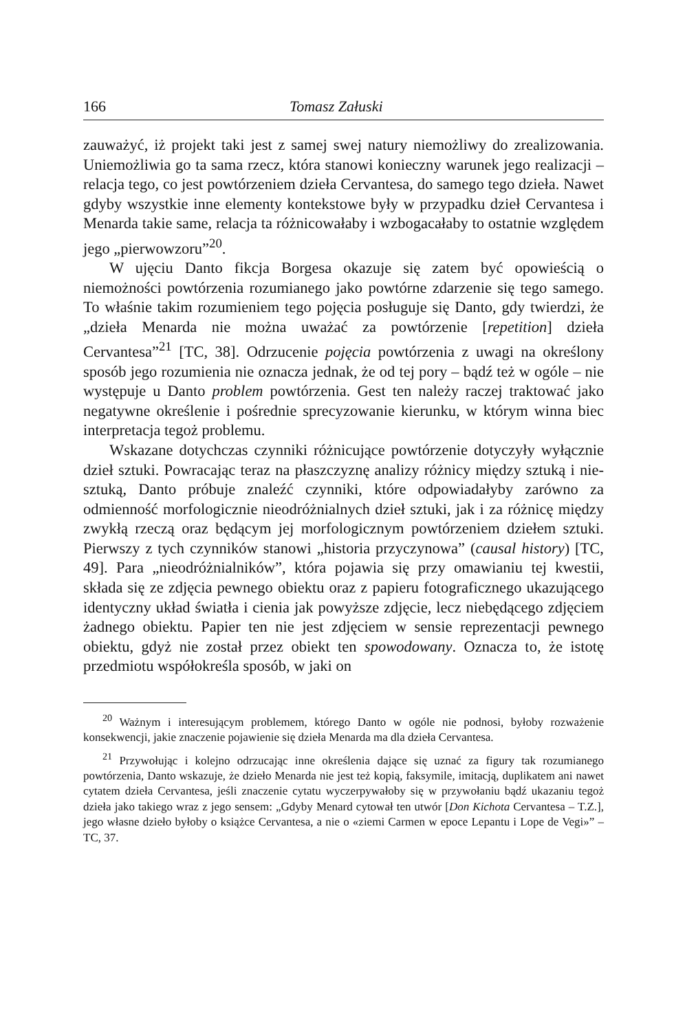166 Tomasz Załuski
zauważyć, iż projekt taki jest z samej swej natury niemożliwy do zrealizowania. Uniemożliwia go ta sama rzecz, która stanowi konieczny warunek jego realizacji – relacja tego, co jest powtórzeniem dzieła Cervantesa, do samego tego dzieła. Nawet gdyby wszystkie inne elementy kontekstowe były w przypadku dzieł Cervantesa i Menarda takie same, relacja ta różnicowałaby i wzbogacałaby to ostatnie względem jego „pierwowzoru”<sup>20</sup>.
W ujęciu Danto fikcja Borgesa okazuje się zatem być opowieścią o niemożności powtórzenia rozumianego jako powtórne zdarzenie się tego samego. To właśnie takim rozumieniem tego pojęcia posługuje się Danto, gdy twierdzi, że „dzieła Menarda nie można uważać za powtórzenie [repetition] dzieła Cervantesa”<sup>21</sup> [TC, 38]. Odrzucenie pojęcia powtórzenia z uwagi na określony sposób jego rozumienia nie oznacza jednak, że od tej pory – bądź też w ogóle – nie występuje u Danto problem powtórzenia. Gest ten należy raczej traktować jako negatywne określenie i pośrednie sprecyzowanie kierunku, w którym winna biec interpretacja tegoż problemu.
Wskazane dotychczas czynniki różnicujące powtórzenie dotyczyły wyłącznie dzieł sztuki. Powracając teraz na płaszczyznę analizy różnicy między sztuką i nie-sztuką, Danto próbuje znaleźć czynniki, które odpowiadałyby zarówno za odmienność morfologicznie nieodróżnialnych dzieł sztuki, jak i za różnicę między zwykłą rzeczą oraz będącym jej morfologicznym powtórzeniem dziełem sztuki. Pierwszy z tych czynników stanowi „historia przyczynowa” (causal history) [TC, 49]. Para „nieodróżnialników”, która pojawia się przy omawianiu tej kwestii, składa się ze zdjęcia pewnego obiektu oraz z papieru fotograficznego ukazującego identyczny układ światła i cienia jak powyższe zdjęcie, lecz niebędącego zdjęciem żadnego obiektu. Papier ten nie jest zdjęciem w sensie reprezentacji pewnego obiektu, gdyż nie został przez obiekt ten spowodowany. Oznacza to, że istotę przedmiotu współokreśla sposób, w jaki on
<sup>20</sup> Ważnym i interesującym problemem, którego Danto w ogóle nie podnosi, byłoby rozważenie konsekwencji, jakie znaczenie pojawienie się dzieła Menarda ma dla dzieła Cervantesa.
<sup>21</sup> Przywołując i kolejno odrzucając inne określenia dające się uznać za figury tak rozumianego powtórzenia, Danto wskazuje, że dzieło Menarda nie jest też kopią, faksymile, imitacją, duplikatem ani nawet cytatem dzieła Cervantesa, jeśli znaczenie cytatu wyczerpywałoby się w przywołaniu bądź ukazaniu tegoż dzieła jako takiego wraz z jego sensem: „Gdyby Menard cytował ten utwór [Don Kichota Cervantesa – T.Z.], jego własne dzieło byłoby o książce Cervantesa, a nie o «ziemi Carmen w epoce Lepantu i Lope de Vegi»” – TC, 37.